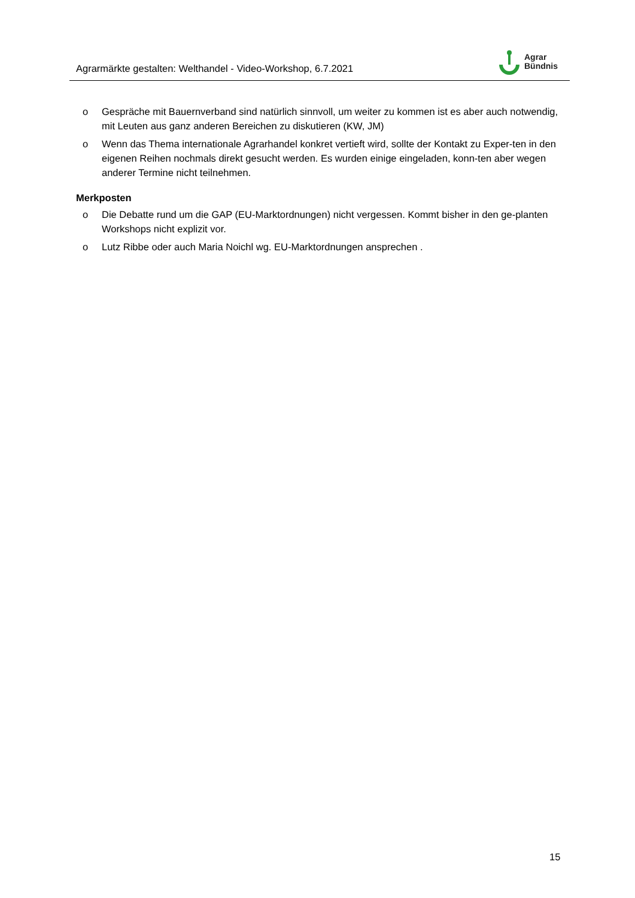Agrarmärkte gestalten: Welthandel - Video-Workshop, 6.7.2021
Agrar
Bündnis
o Gespräche mit Bauernverband sind natürlich sinnvoll, um weiter zu kommen ist es aber auch notwendig, mit Leuten aus ganz anderen Bereichen zu diskutieren (KW, JM)
o Wenn das Thema internationale Agrarhandel konkret vertieft wird, sollte der Kontakt zu Exper-ten in den eigenen Reihen nochmals direkt gesucht werden. Es wurden einige eingeladen, konn-ten aber wegen anderer Termine nicht teilnehmen.
Merkposten
o Die Debatte rund um die GAP (EU-Marktordnungen) nicht vergessen. Kommt bisher in den ge-planten Workshops nicht explizit vor.
o Lutz Ribbe oder auch Maria Noichl wg. EU-Marktordnungen ansprechen .
15